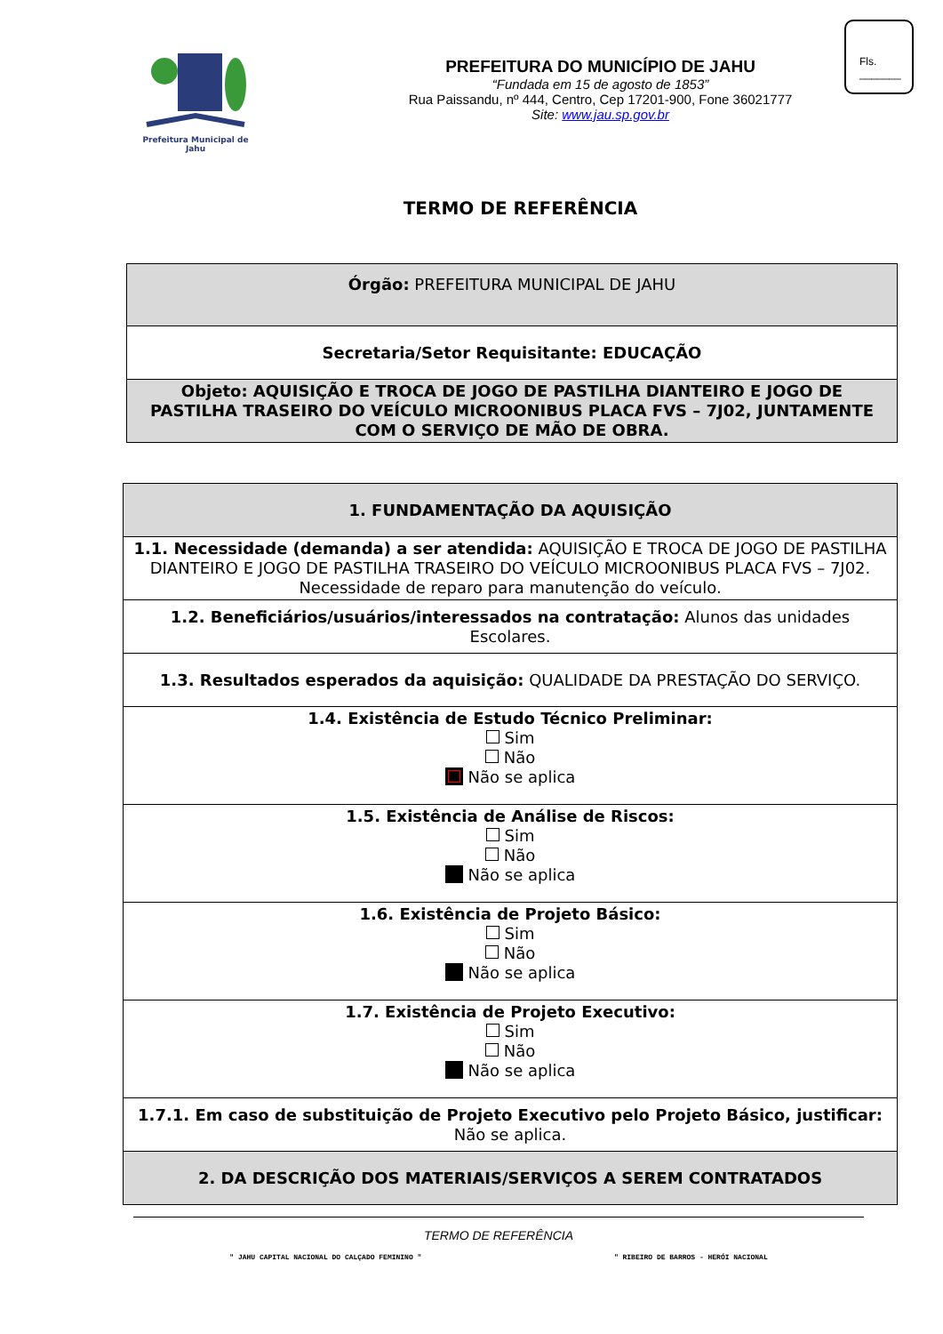Prefeitura Municipal de Jahu
PREFEITURA DO MUNICÍPIO DE JAHU
“Fundada em 15 de agosto de 1853”
Rua Paissandu, nº 444, Centro, Cep 17201-900, Fone 36021777
Site: www.jau.sp.gov.br
Fls.
_______
TERMO DE REFERÊNCIA
| Órgão: PREFEITURA MUNICIPAL DE JAHU |
| Secretaria/Setor Requisitante: EDUCAÇÃO |
| Objeto: AQUISIÇÃO E TROCA DE JOGO DE PASTILHA DIANTEIRO E JOGO DE PASTILHA TRASEIRO DO VEÍCULO MICROONIBUS PLACA FVS – 7J02, JUNTAMENTE COM O SERVIÇO DE MÃO DE OBRA. |
| 1. FUNDAMENTAÇÃO DA AQUISIÇÃO |
| 1.1. Necessidade (demanda) a ser atendida: AQUISIÇÃO E TROCA DE JOGO DE PASTILHA DIANTEIRO E JOGO DE PASTILHA TRASEIRO DO VEÍCULO MICROONIBUS PLACA FVS – 7J02. Necessidade de reparo para manutenção do veículo. |
| 1.2. Beneficiários/usuários/interessados na contratação: Alunos das unidades Escolares. |
| 1.3. Resultados esperados da aquisição: QUALIDADE DA PRESTAÇÃO DO SERVIÇO. |
| 1.4. Existência de Estudo Técnico Preliminar: Sim Não Não se aplica |
| 1.5. Existência de Análise de Riscos: Sim Não Não se aplica |
| 1.6. Existência de Projeto Básico: Sim Não Não se aplica |
| 1.7. Existência de Projeto Executivo: Sim Não Não se aplica |
| 1.7.1. Em caso de substituição de Projeto Executivo pelo Projeto Básico, justificar: Não se aplica. |
| 2. DA DESCRIÇÃO DOS MATERIAIS/SERVIÇOS A SEREM CONTRATADOS |
TERMO DE REFERÊNCIA
" JAHU CAPITAL NACIONAL DO CALÇADO FEMININO " " RIBEIRO DE BARROS - HERÓI NACIONAL